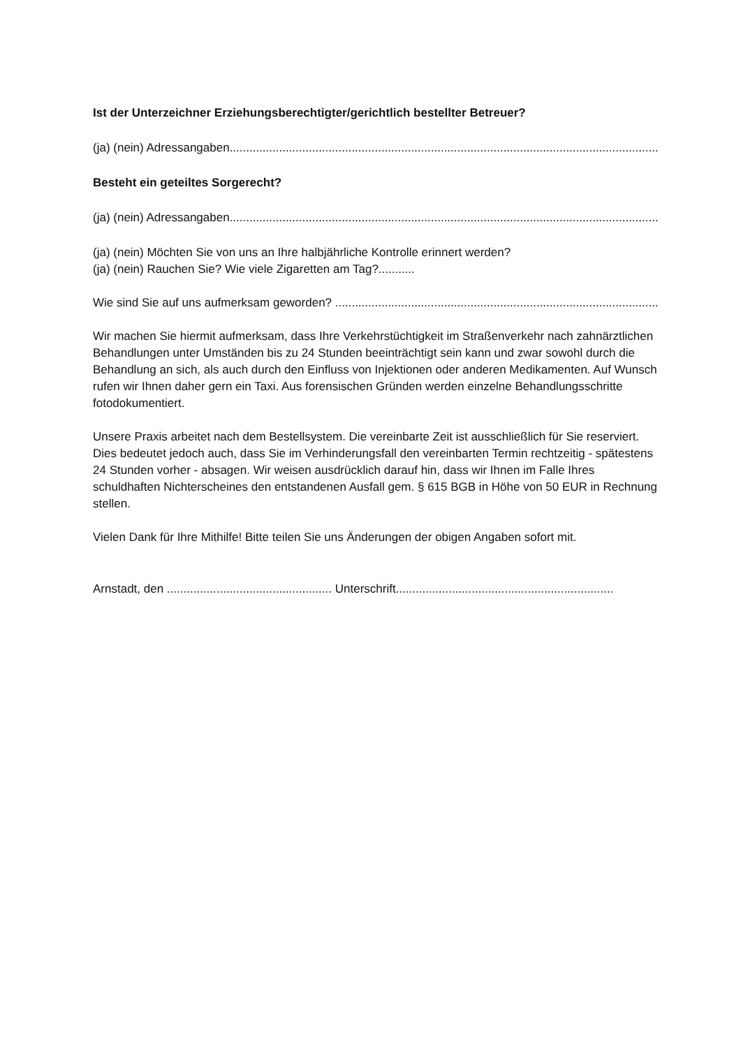Ist der Unterzeichner Erziehungsberechtigter/gerichtlich bestellter Betreuer?
(ja) (nein) Adressangaben..................................................................................................................................................................
Besteht ein geteiltes Sorgerecht?
(ja) (nein) Adressangaben..................................................................................................................................................................
(ja) (nein) Möchten Sie von uns an Ihre halbjährliche Kontrolle erinnert werden?
(ja) (nein) Rauchen Sie? Wie viele Zigaretten am Tag?...........
Wie sind Sie auf uns aufmerksam geworden? ..................................................................................................................................
Wir machen Sie hiermit aufmerksam, dass Ihre Verkehrstüchtigkeit im Straßenverkehr nach zahnärztlichen Behandlungen unter Umständen bis zu 24 Stunden beeinträchtigt sein kann und zwar sowohl durch die Behandlung an sich, als auch durch den Einfluss von Injektionen oder anderen Medikamenten. Auf Wunsch rufen wir Ihnen daher gern ein Taxi. Aus forensischen Gründen werden einzelne Behandlungsschritte fotodokumentiert.
Unsere Praxis arbeitet nach dem Bestellsystem. Die vereinbarte Zeit ist ausschließlich für Sie reserviert. Dies bedeutet jedoch auch, dass Sie im Verhinderungsfall den vereinbarten Termin rechtzeitig - spätestens 24 Stunden vorher - absagen. Wir weisen ausdrücklich darauf hin, dass wir Ihnen im Falle Ihres schuldhaften Nichterscheines den entstandenen Ausfall gem. § 615 BGB in Höhe von 50 EUR in Rechnung stellen.
Vielen Dank für Ihre Mithilfe! Bitte teilen Sie uns Änderungen der obigen Angaben sofort mit.
Arnstadt, den .................................................. Unterschrift..................................................................